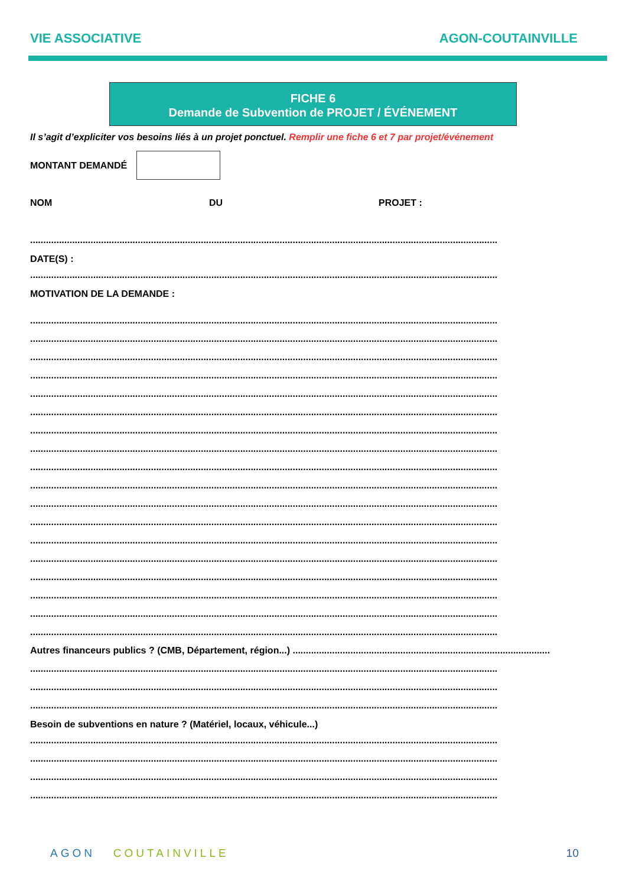VIE ASSOCIATIVE AGON-COUTAINVILLE
FICHE 6
Demande de Subvention de PROJET / ÉVÉNEMENT
Il s’agit d’expliciter vos besoins liés à un projet ponctuel. Remplir une fiche 6 et 7 par projet/événement
MONTANT DEMANDÉ
NOM DU PROJET :
..................................................................................................................................................................................
DATE(S) :
..................................................................................................................................................................................
MOTIVATION DE LA DEMANDE :
..................................................................................................................................................................................
..................................................................................................................................................................................
..................................................................................................................................................................................
..................................................................................................................................................................................
..................................................................................................................................................................................
..................................................................................................................................................................................
..................................................................................................................................................................................
..................................................................................................................................................................................
..................................................................................................................................................................................
..................................................................................................................................................................................
..................................................................................................................................................................................
..................................................................................................................................................................................
..................................................................................................................................................................................
..................................................................................................................................................................................
..................................................................................................................................................................................
..................................................................................................................................................................................
..................................................................................................................................................................................
..................................................................................................................................................................................
Autres financeurs publics ? (CMB, Département, région...) ..................................................................................................
..................................................................................................................................................................................
..................................................................................................................................................................................
..................................................................................................................................................................................
Besoin de subventions en nature ? (Matériel, locaux, véhicule...)
..................................................................................................................................................................................
..................................................................................................................................................................................
..................................................................................................................................................................................
..................................................................................................................................................................................
AGON COUTAINVILLE 10